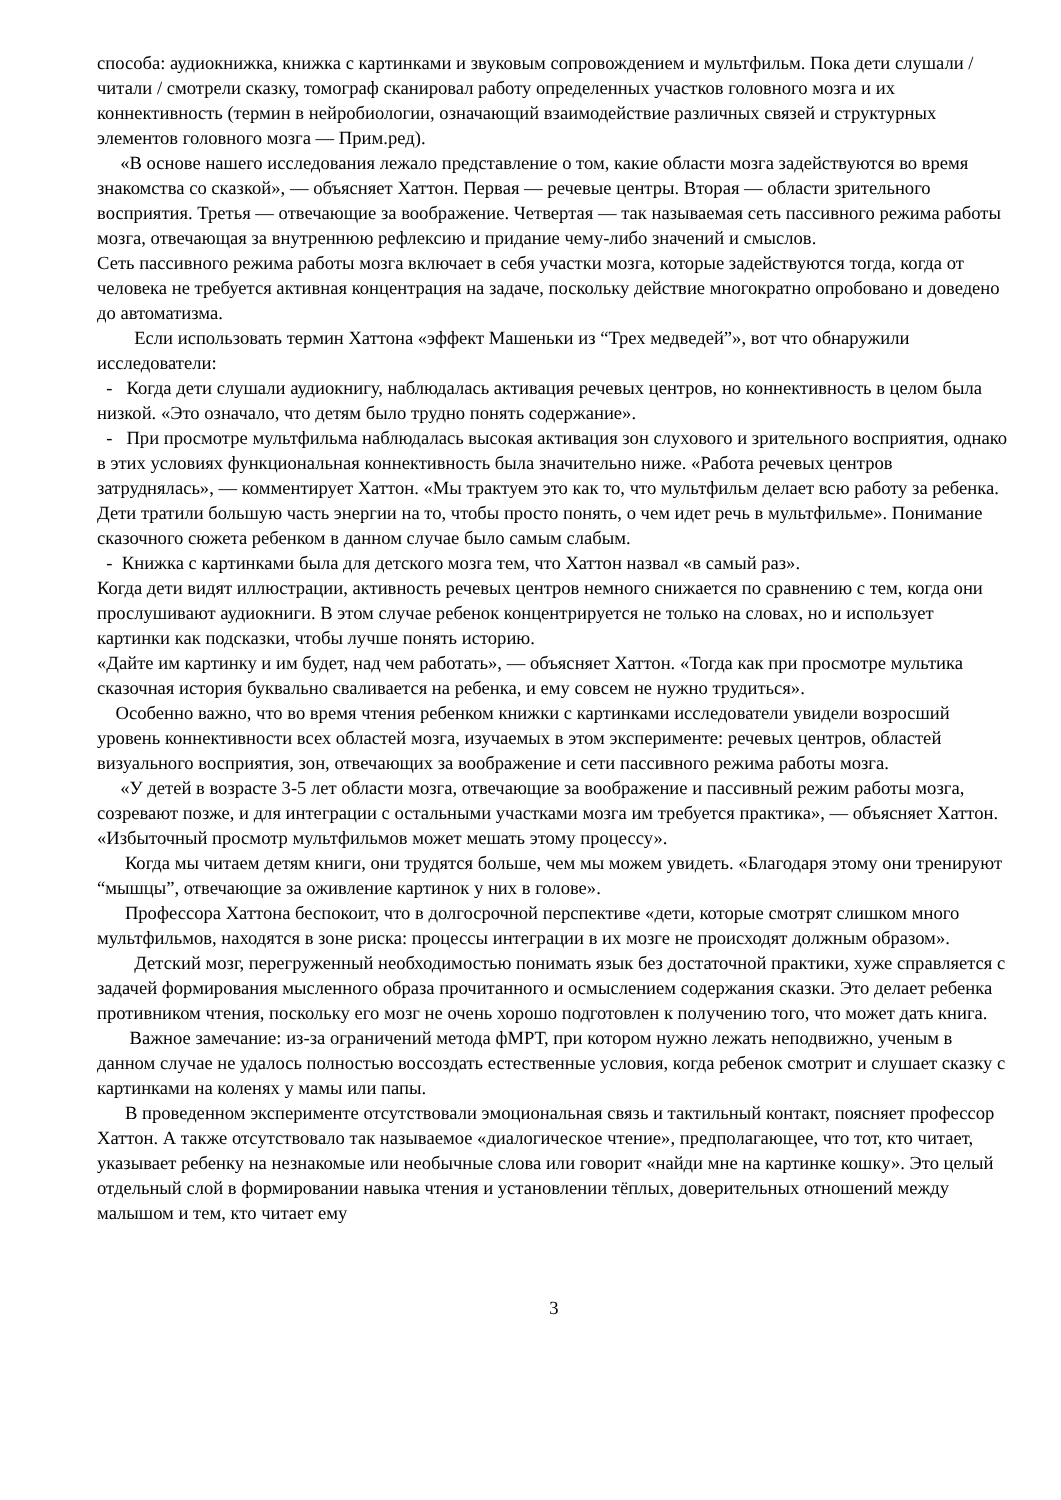способа: аудиокнижка, книжка с картинками и звуковым сопровождением и мультфильм. Пока дети слушали / читали / смотрели сказку, томограф сканировал работу определенных участков головного мозга и их коннективность (термин в нейробиологии, означающий взаимодействие различных связей и структурных элементов головного мозга — Прим.ред).
«В основе нашего исследования лежало представление о том, какие области мозга задействуются во время знакомства со сказкой», — объясняет Хаттон. Первая — речевые центры. Вторая — области зрительного восприятия. Третья — отвечающие за воображение. Четвертая — так называемая сеть пассивного режима работы мозга, отвечающая за внутреннюю рефлексию и придание чему-либо значений и смыслов.
Сеть пассивного режима работы мозга включает в себя участки мозга, которые задействуются тогда, когда от человека не требуется активная концентрация на задаче, поскольку действие многократно опробовано и доведено до автоматизма.
Если использовать термин Хаттона «эффект Машеньки из “Трех медведей”», вот что обнаружили исследователи:
- Когда дети слушали аудиокнигу, наблюдалась активация речевых центров, но коннективность в целом была низкой. «Это означало, что детям было трудно понять содержание».
- При просмотре мультфильма наблюдалась высокая активация зон слухового и зрительного восприятия, однако в этих условиях функциональная коннективность была значительно ниже. «Работа речевых центров затруднялась», — комментирует Хаттон. «Мы трактуем это как то, что мультфильм делает всю работу за ребенка. Дети тратили большую часть энергии на то, чтобы просто понять, о чем идет речь в мультфильме». Понимание сказочного сюжета ребенком в данном случае было самым слабым.
- Книжка с картинками была для детского мозга тем, что Хаттон назвал «в самый раз».
Когда дети видят иллюстрации, активность речевых центров немного снижается по сравнению с тем, когда они прослушивают аудиокниги. В этом случае ребенок концентрируется не только на словах, но и использует картинки как подсказки, чтобы лучше понять историю.
«Дайте им картинку и им будет, над чем работать», — объясняет Хаттон. «Тогда как при просмотре мультика сказочная история буквально сваливается на ребенка, и ему совсем не нужно трудиться».
Особенно важно, что во время чтения ребенком книжки с картинками исследователи увидели возросший уровень коннективности всех областей мозга, изучаемых в этом эксперименте: речевых центров, областей визуального восприятия, зон, отвечающих за воображение и сети пассивного режима работы мозга.
«У детей в возрасте 3-5 лет области мозга, отвечающие за воображение и пассивный режим работы мозга, созревают позже, и для интеграции с остальными участками мозга им требуется практика», — объясняет Хаттон. «Избыточный просмотр мультфильмов может мешать этому процессу».
Когда мы читаем детям книги, они трудятся больше, чем мы можем увидеть. «Благодаря этому они тренируют “мышцы”, отвечающие за оживление картинок у них в голове».
Профессора Хаттона беспокоит, что в долгосрочной перспективе «дети, которые смотрят слишком много мультфильмов, находятся в зоне риска: процессы интеграции в их мозге не происходят должным образом».
Детский мозг, перегруженный необходимостью понимать язык без достаточной практики, хуже справляется с задачей формирования мысленного образа прочитанного и осмыслением содержания сказки. Это делает ребенка противником чтения, поскольку его мозг не очень хорошо подготовлен к получению того, что может дать книга.
Важное замечание: из-за ограничений метода фМРТ, при котором нужно лежать неподвижно, ученым в данном случае не удалось полностью воссоздать естественные условия, когда ребенок смотрит и слушает сказку с картинками на коленях у мамы или папы.
В проведенном эксперименте отсутствовали эмоциональная связь и тактильный контакт, поясняет профессор Хаттон. А также отсутствовало так называемое «диалогическое чтение», предполагающее, что тот, кто читает, указывает ребенку на незнакомые или необычные слова или говорит «найди мне на картинке кошку». Это целый отдельный слой в формировании навыка чтения и установлении тёплых, доверительных отношений между малышом и тем, кто читает ему
3